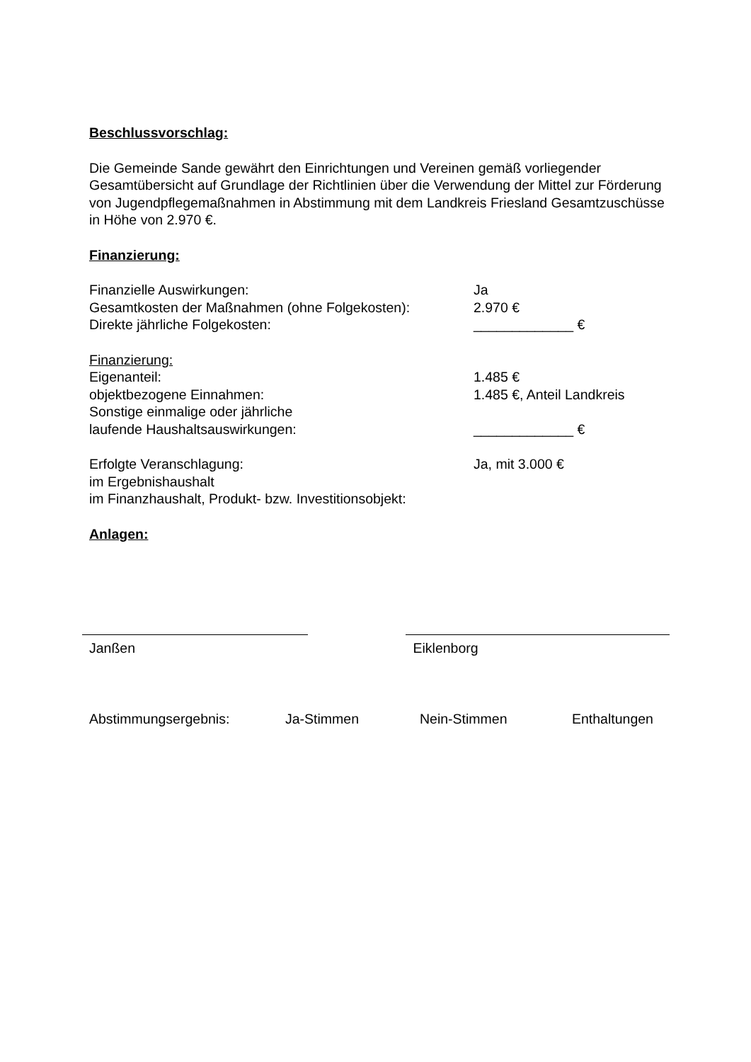Beschlussvorschlag:
Die Gemeinde Sande gewährt den Einrichtungen und Vereinen gemäß vorliegender Gesamtübersicht auf Grundlage der Richtlinien über die Verwendung der Mittel zur Förderung von Jugendpflegemaßnahmen in Abstimmung mit dem Landkreis Friesland Gesamtzuschüsse in Höhe von 2.970 €.
Finanzierung:
Finanzielle Auswirkungen: Ja
Gesamtkosten der Maßnahmen (ohne Folgekosten): 2.970 €
Direkte jährliche Folgekosten: _____________ €
Finanzierung:
Eigenanteil: 1.485 €
objektbezogene Einnahmen: 1.485 €, Anteil Landkreis
Sonstige einmalige oder jährliche
laufende Haushaltsauswirkungen: _____________ €
Erfolgte Veranschlagung: Ja, mit 3.000 €
im Ergebnishaushalt
im Finanzhaushalt, Produkt- bzw. Investitionsobjekt:
Anlagen:
Janßen Eiklenborg
Abstimmungsergebnis: Ja-Stimmen Nein-Stimmen Enthaltungen